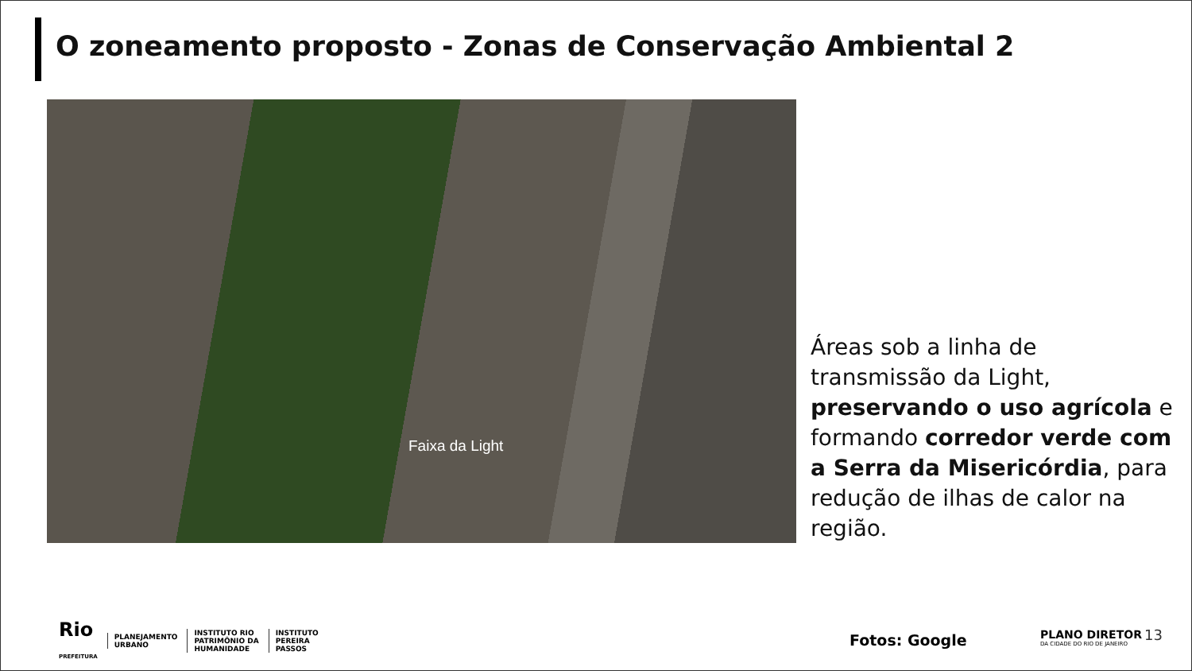O zoneamento proposto - Zonas de Conservação Ambiental 2
Faixa da Light
Áreas sob a linha de transmissão da Light, preservando o uso agrícola e formando corredor verde com a Serra da Misericórdia, para redução de ilhas de calor na região.
Rio
PREFEITURA
PLANEJAMENTO
URBANO
INSTITUTO RIO
PATRIMÔNIO DA
HUMANIDADE
INSTITUTO
PEREIRA
PASSOS
Fotos: Google
PLANO DIRETOR
DA CIDADE DO RIO DE JANEIRO
13